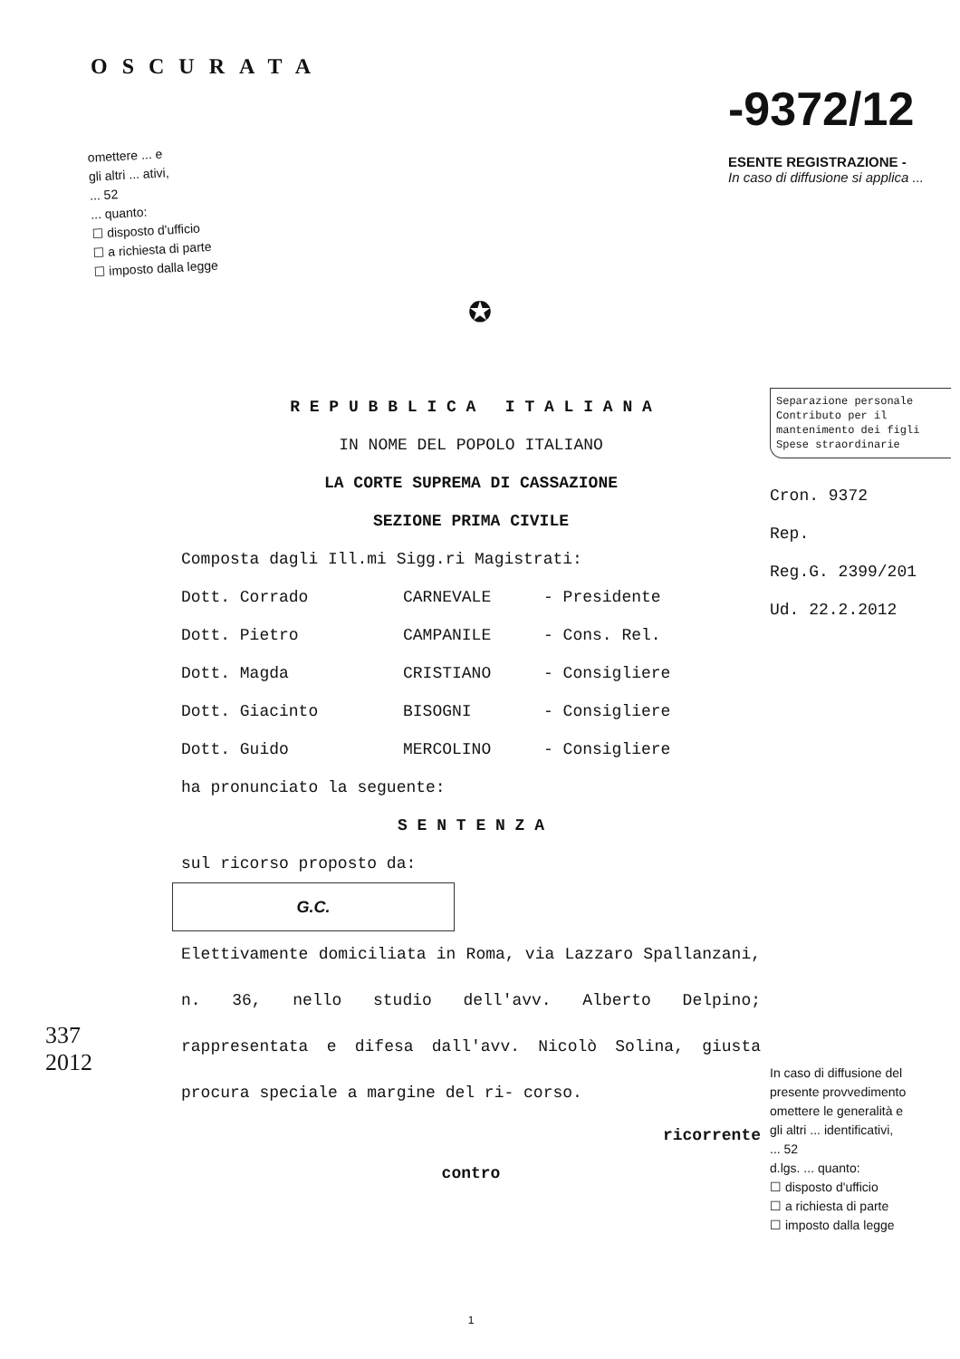OSCURATA
omettere ... e
gli altri ... ativi,
... 52
... quanto:
☐ disposto d'ufficio
☐ a richiesta di parte
☐ imposto dalla legge
-9372/12
ESENTE REGISTRAZIONE -
In caso di diffusione si applica ...
✪
337
2012
R E P U B B L I C A I T A L I A N A
IN NOME DEL POPOLO ITALIANO
LA CORTE SUPREMA DI CASSAZIONE
SEZIONE PRIMA CIVILE
Composta dagli Ill.mi Sigg.ri Magistrati:
Dott. Corrado CARNEVALE - Presidente
Dott. Pietro CAMPANILE - Cons. Rel.
Dott. Magda CRISTIANO - Consigliere
Dott. Giacinto BISOGNI - Consigliere
Dott. Guido MERCOLINO - Consigliere
ha pronunciato la seguente:
S E N T E N Z A
sul ricorso proposto da:
G.C.
Elettivamente domiciliata in Roma, via Lazzaro Spallanzani, n. 36, nello studio dell'avv. Alberto Delpino; rappresentata e difesa dall'avv. Nicolò Solina, giusta procura speciale a margine del ri- corso.
ricorrente
contro
1
Separazione personale
Contributo per il
mantenimento dei figli
Spese straordinarie
Cron. 9372
Rep.
Reg.G. 2399/201
Ud. 22.2.2012
In caso di diffusione del
presente provvedimento
omettere le generalità e
gli altri ... identificativi,
... 52
d.lgs. ... quanto:
☐ disposto d'ufficio
☐ a richiesta di parte
☐ imposto dalla legge